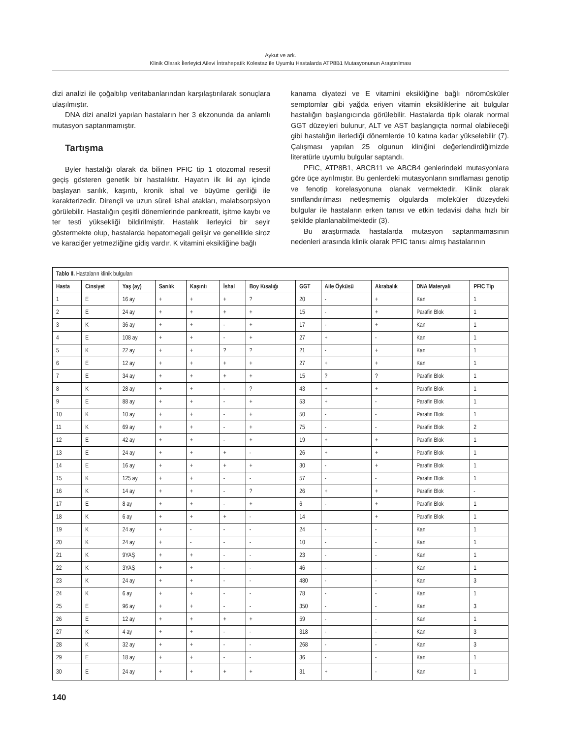Aykut ve ark.
Klinik Olarak İlerleyici Ailevi İntrahepatik Kolestaz ile Uyumlu Hastalarda ATP8B1 Mutasyonunun Araştırılması
dizi analizi ile çoğaltılıp veritabanlarından karşılaştırılarak sonuçlara ulaşılmıştır.
DNA dizi analizi yapılan hastaların her 3 ekzonunda da anlamlı mutasyon saptanmamıştır.
Tartışma
Byler hastalığı olarak da bilinen PFIC tip 1 otozomal resesif geçiş gösteren genetik bir hastalıktır. Hayatın ilk iki ayı içinde başlayan sarılık, kaşıntı, kronik ishal ve büyüme geriliği ile karakterizedir. Dirençli ve uzun süreli ishal atakları, malabsorpsiyon görülebilir. Hastalığın çeşitli dönemlerinde pankreatit, işitme kaybı ve ter testi yüksekliği bildirilmiştir. Hastalık ilerleyici bir seyir göstermekte olup, hastalarda hepatomegali gelişir ve genellikle siroz ve karaciğer yetmezliğine gidiş vardır. K vitamini eksikliğine bağlı
kanama diyatezi ve E vitamini eksikliğine bağlı nöromüsküler semptomlar gibi yağda eriyen vitamin eksikliklerine ait bulgular hastalığın başlangıcında görülebilir. Hastalarda tipik olarak normal GGT düzeyleri bulunur, ALT ve AST başlangıçta normal olabileceği gibi hastalığın ilerlediği dönemlerde 10 katına kadar yükselebilir (7). Çalışması yapılan 25 olgunun kliniğini değerlendirdiğimizde literatürle uyumlu bulgular saptandı.
PFIC, ATP8B1, ABCB11 ve ABCB4 genlerindeki mutasyonlara göre üçe ayrılmıştır. Bu genlerdeki mutasyonların sınıflaması genotip ve fenotip korelasyonuna olanak vermektedir. Klinik olarak sınıflandırılması netleşmemiş olgularda moleküler düzeydeki bulgular ile hastaların erken tanısı ve etkin tedavisi daha hızlı bir şekilde planlanabilmektedir (3).
Bu araştırmada hastalarda mutasyon saptanmamasının nedenleri arasında klinik olarak PFIC tanısı almış hastalarının
| Tablo II. Hastaların klinik bulguları | | | | | | | | | | | |
| --- | --- | --- | --- | --- | --- | --- | --- | --- | --- | --- | --- |
| Hasta | Cinsiyet | Yaş (ay) | Sarılık | Kaşıntı | İshal | Boy Kısalığı | GGT | Aile Öyküsü | Akrabalık | DNA Materyali | PFIC Tip |
| 1 | E | 16 ay | + | + | + | ? | 20 | - | + | Kan | 1 |
| 2 | E | 24 ay | + | + | + | + | 15 | - | + | Parafin Blok | 1 |
| 3 | K | 36 ay | + | + | - | + | 17 | - | + | Kan | 1 |
| 4 | E | 108 ay | + | + | - | + | 27 | + | - | Kan | 1 |
| 5 | K | 22 ay | + | + | ? | ? | 21 | - | + | Kan | 1 |
| 6 | E | 12 ay | + | + | + | + | 27 | + | + | Kan | 1 |
| 7 | E | 34 ay | + | + | + | + | 15 | ? | ? | Parafin Blok | 1 |
| 8 | K | 28 ay | + | + | - | ? | 43 | + | + | Parafin Blok | 1 |
| 9 | E | 88 ay | + | + | - | + | 53 | + | - | Parafin Blok | 1 |
| 10 | K | 10 ay | + | + | - | + | 50 | - | - | Parafin Blok | 1 |
| 11 | K | 69 ay | + | + | - | + | 75 | - | - | Parafin Blok | 2 |
| 12 | E | 42 ay | + | + | - | + | 19 | + | + | Parafin Blok | 1 |
| 13 | E | 24 ay | + | + | + | - | 26 | + | + | Parafin Blok | 1 |
| 14 | E | 16 ay | + | + | + | + | 30 | - | + | Parafin Blok | 1 |
| 15 | K | 125 ay | + | + | - | - | 57 | - | - | Parafin Blok | 1 |
| 16 | K | 14 ay | + | + | - | ? | 26 | + | + | Parafin Blok | - |
| 17 | E | 8 ay | + | + | - | + | 6 | - | + | Parafin Blok | 1 |
| 18 | K | 6 ay | + | + | + | - | 14 | | + | Parafin Blok | 1 |
| 19 | K | 24 ay | + | - | - | - | 24 | - | - | Kan | 1 |
| 20 | K | 24 ay | + | - | - | - | 10 | - | - | Kan | 1 |
| 21 | K | 9YAŞ | + | + | - | - | 23 | - | - | Kan | 1 |
| 22 | K | 3YAŞ | + | + | - | - | 46 | - | - | Kan | 1 |
| 23 | K | 24 ay | + | + | - | - | 480 | - | - | Kan | 3 |
| 24 | K | 6 ay | + | + | - | - | 78 | - | - | Kan | 1 |
| 25 | E | 96 ay | + | + | - | - | 350 | - | - | Kan | 3 |
| 26 | E | 12 ay | + | + | + | + | 59 | - | - | Kan | 1 |
| 27 | K | 4 ay | + | + | - | - | 318 | - | - | Kan | 3 |
| 28 | K | 32 ay | + | + | - | - | 268 | - | - | Kan | 3 |
| 29 | E | 18 ay | + | + | - | - | 36 | - | - | Kan | 1 |
| 30 | E | 24 ay | + | + | + | + | 31 | + | - | Kan | 1 |
140